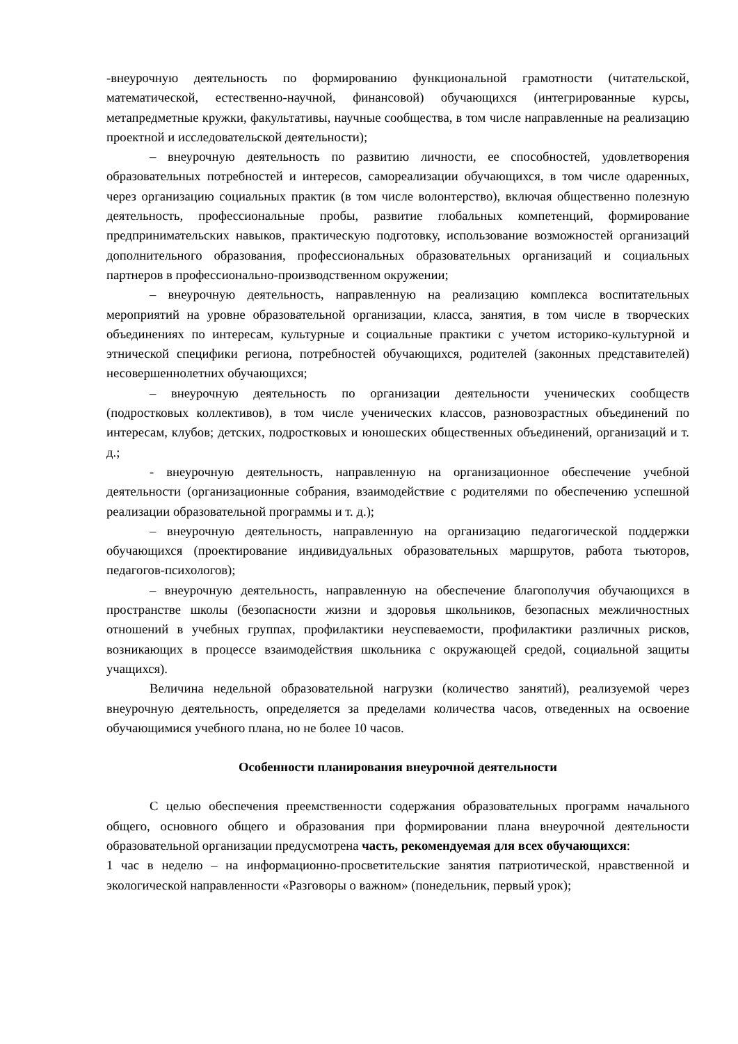-внеурочную деятельность по формированию функциональной грамотности (читательской, математической, естественно-научной, финансовой) обучающихся (интегрированные курсы, метапредметные кружки, факультативы, научные сообщества, в том числе направленные на реализацию проектной и исследовательской деятельности);
– внеурочную деятельность по развитию личности, ее способностей, удовлетворения образовательных потребностей и интересов, самореализации обучающихся, в том числе одаренных, через организацию социальных практик (в том числе волонтерство), включая общественно полезную деятельность, профессиональные пробы, развитие глобальных компетенций, формирование предпринимательских навыков, практическую подготовку, использование возможностей организаций дополнительного образования, профессиональных образовательных организаций и социальных партнеров в профессионально-производственном окружении;
– внеурочную деятельность, направленную на реализацию комплекса воспитательных мероприятий на уровне образовательной организации, класса, занятия, в том числе в творческих объединениях по интересам, культурные и социальные практики с учетом историко-культурной и этнической специфики региона, потребностей обучающихся, родителей (законных представителей) несовершеннолетних обучающихся;
– внеурочную деятельность по организации деятельности ученических сообществ (подростковых коллективов), в том числе ученических классов, разновозрастных объединений по интересам, клубов; детских, подростковых и юношеских общественных объединений, организаций и т. д.;
- внеурочную деятельность, направленную на организационное обеспечение учебной деятельности (организационные собрания, взаимодействие с родителями по обеспечению успешной реализации образовательной программы и т. д.);
– внеурочную деятельность, направленную на организацию педагогической поддержки обучающихся (проектирование индивидуальных образовательных маршрутов, работа тьюторов, педагогов-психологов);
– внеурочную деятельность, направленную на обеспечение благополучия обучающихся в пространстве школы (безопасности жизни и здоровья школьников, безопасных межличностных отношений в учебных группах, профилактики неуспеваемости, профилактики различных рисков, возникающих в процессе взаимодействия школьника с окружающей средой, социальной защиты учащихся).
Величина недельной образовательной нагрузки (количество занятий), реализуемой через внеурочную деятельность, определяется за пределами количества часов, отведенных на освоение обучающимися учебного плана, но не более 10 часов.
Особенности планирования внеурочной деятельности
С целью обеспечения преемственности содержания образовательных программ начального общего, основного общего и образования при формировании плана внеурочной деятельности образовательной организации предусмотрена часть, рекомендуемая для всех обучающихся:
1 час в неделю – на информационно-просветительские занятия патриотической, нравственной и экологической направленности «Разговоры о важном» (понедельник, первый урок);